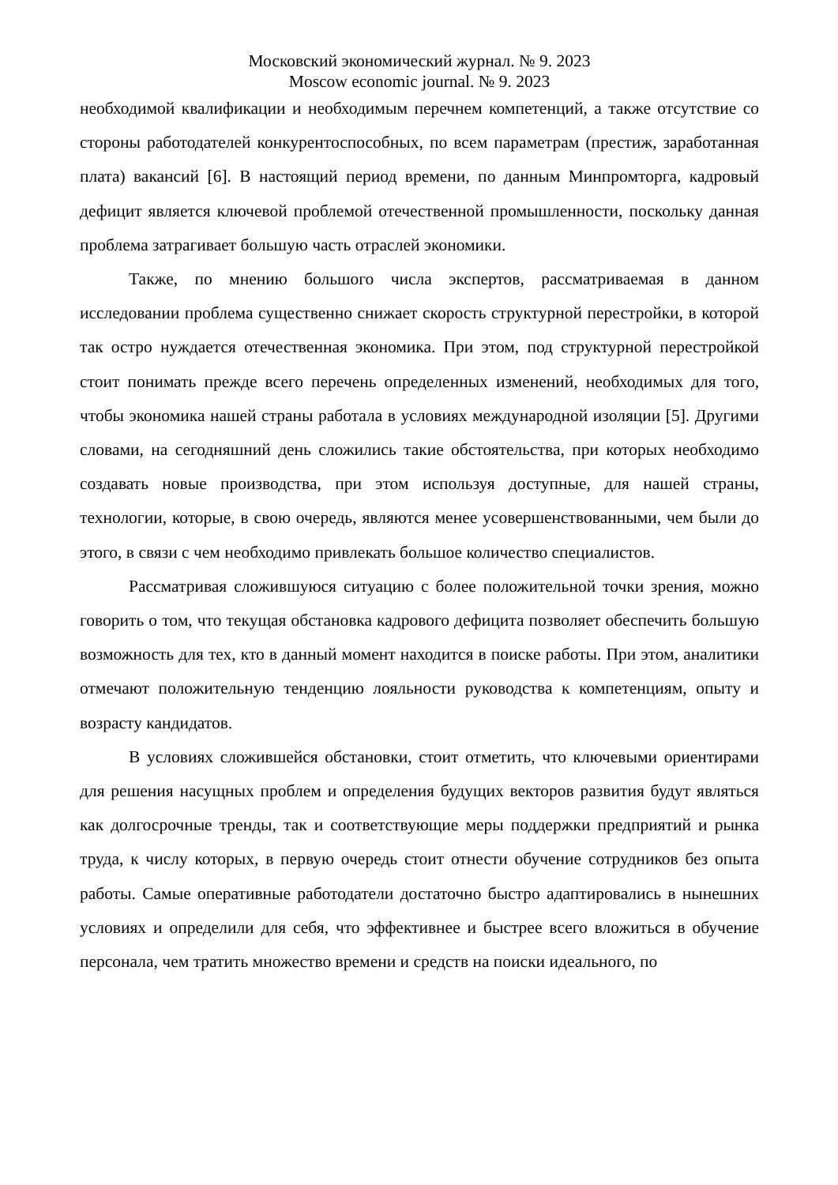Московский экономический журнал. № 9. 2023
Moscow economic journal. № 9. 2023
необходимой квалификации и необходимым перечнем компетенций, а также отсутствие со стороны работодателей конкурентоспособных, по всем параметрам (престиж, заработанная плата) вакансий [6]. В настоящий период времени, по данным Минпромторга, кадровый дефицит является ключевой проблемой отечественной промышленности, поскольку данная проблема затрагивает большую часть отраслей экономики.
Также, по мнению большого числа экспертов, рассматриваемая в данном исследовании проблема существенно снижает скорость структурной перестройки, в которой так остро нуждается отечественная экономика. При этом, под структурной перестройкой стоит понимать прежде всего перечень определенных изменений, необходимых для того, чтобы экономика нашей страны работала в условиях международной изоляции [5]. Другими словами, на сегодняшний день сложились такие обстоятельства, при которых необходимо создавать новые производства, при этом используя доступные, для нашей страны, технологии, которые, в свою очередь, являются менее усовершенствованными, чем были до этого, в связи с чем необходимо привлекать большое количество специалистов.
Рассматривая сложившуюся ситуацию с более положительной точки зрения, можно говорить о том, что текущая обстановка кадрового дефицита позволяет обеспечить большую возможность для тех, кто в данный момент находится в поиске работы. При этом, аналитики отмечают положительную тенденцию лояльности руководства к компетенциям, опыту и возрасту кандидатов.
В условиях сложившейся обстановки, стоит отметить, что ключевыми ориентирами для решения насущных проблем и определения будущих векторов развития будут являться как долгосрочные тренды, так и соответствующие меры поддержки предприятий и рынка труда, к числу которых, в первую очередь стоит отнести обучение сотрудников без опыта работы. Самые оперативные работодатели достаточно быстро адаптировались в нынешних условиях и определили для себя, что эффективнее и быстрее всего вложиться в обучение персонала, чем тратить множество времени и средств на поиски идеального, по